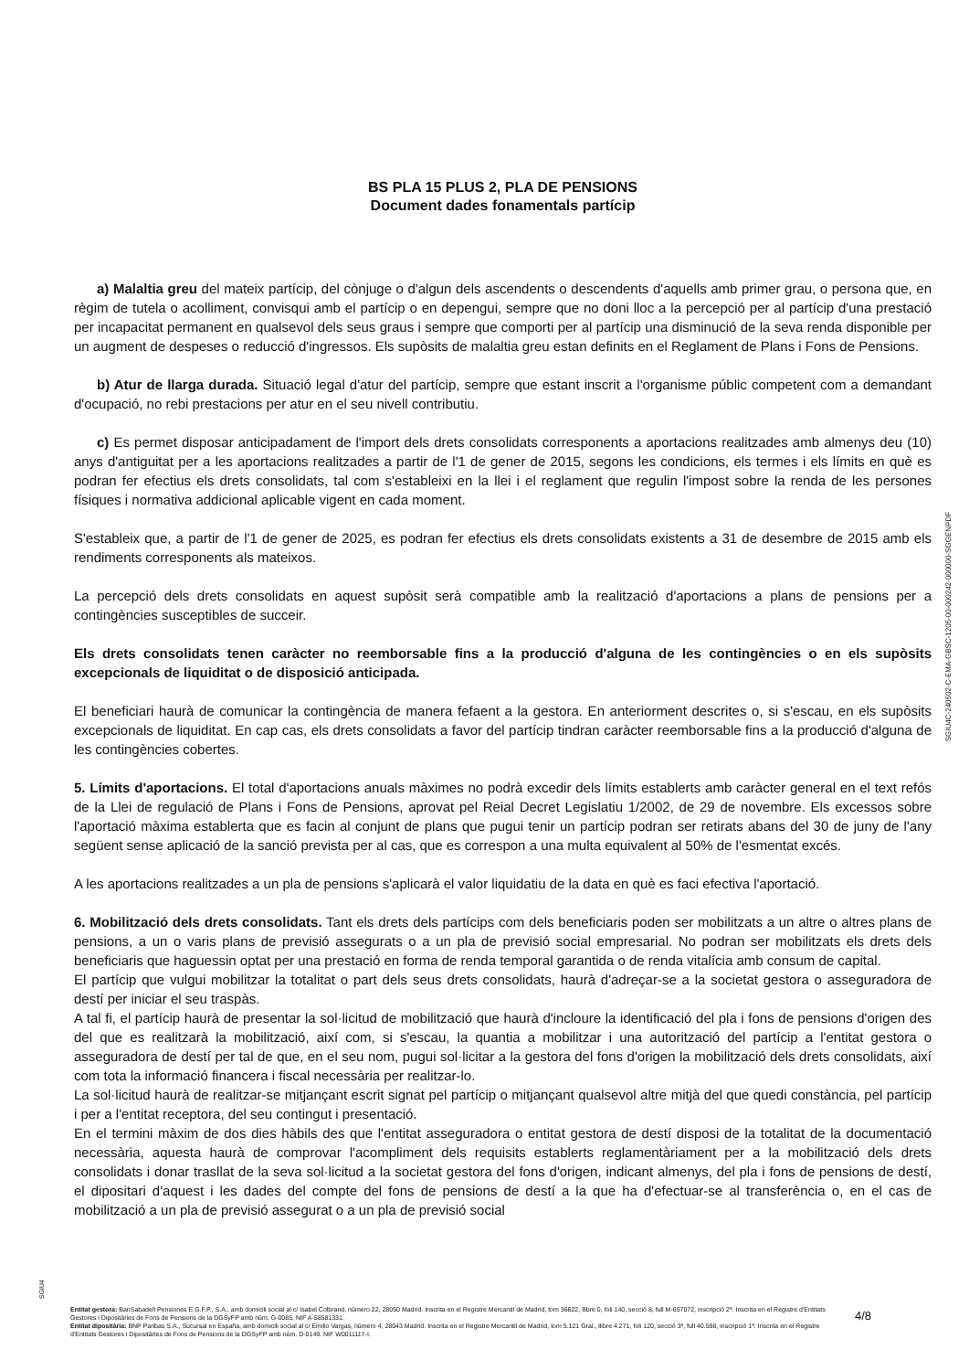BS PLA 15 PLUS 2, PLA DE PENSIONS
Document dades fonamentals partícip
a) Malaltia greu del mateix partícip, del cònjuge o d'algun dels ascendents o descendents d'aquells amb primer grau, o persona que, en règim de tutela o acolliment, convisqui amb el partícip o en depengui, sempre que no doni lloc a la percepció per al partícip d'una prestació per incapacitat permanent en qualsevol dels seus graus i sempre que comporti per al partícip una disminució de la seva renda disponible per un augment de despeses o reducció d'ingressos. Els supòsits de malaltia greu estan definits en el Reglament de Plans i Fons de Pensions.
b) Atur de llarga durada. Situació legal d'atur del partícip, sempre que estant inscrit a l'organisme públic competent com a demandant d'ocupació, no rebi prestacions per atur en el seu nivell contributiu.
c) Es permet disposar anticipadament de l'import dels drets consolidats corresponents a aportacions realitzades amb almenys deu (10) anys d'antiguitat per a les aportacions realitzades a partir de l'1 de gener de 2015, segons les condicions, els termes i els límits en què es podran fer efectius els drets consolidats, tal com s'estableixi en la llei i el reglament que regulin l'impost sobre la renda de les persones físiques i normativa addicional aplicable vigent en cada moment.
S'estableix que, a partir de l'1 de gener de 2025, es podran fer efectius els drets consolidats existents a 31 de desembre de 2015 amb els rendiments corresponents als mateixos.
La percepció dels drets consolidats en aquest supòsit serà compatible amb la realització d'aportacions a plans de pensions per a contingències susceptibles de succeir.
Els drets consolidats tenen caràcter no reemborsable fins a la producció d'alguna de les contingències o en els supòsits excepcionals de liquiditat o de disposició anticipada.
El beneficiari haurà de comunicar la contingència de manera fefaent a la gestora. En anteriorment descrites o, si s'escau, en els supòsits excepcionals de liquiditat. En cap cas, els drets consolidats a favor del partícip tindran caràcter reemborsable fins a la producció d'alguna de les contingències cobertes.
5. Límits d'aportacions. El total d'aportacions anuals màximes no podrà excedir dels límits establerts amb caràcter general en el text refós de la Llei de regulació de Plans i Fons de Pensions, aprovat pel Reial Decret Legislatiu 1/2002, de 29 de novembre. Els excessos sobre l'aportació màxima establerta que es facin al conjunt de plans que pugui tenir un partícip podran ser retirats abans del 30 de juny de l'any següent sense aplicació de la sanció prevista per al cas, que es correspon a una multa equivalent al 50% de l'esmentat excés.
A les aportacions realitzades a un pla de pensions s'aplicarà el valor liquidatiu de la data en què es faci efectiva l'aportació.
6. Mobilització dels drets consolidats. Tant els drets dels partícips com dels beneficiaris poden ser mobilitzats a un altre o altres plans de pensions, a un o varis plans de previsió assegurats o a un pla de previsió social empresarial. No podran ser mobilitzats els drets dels beneficiaris que haguessin optat per una prestació en forma de renda temporal garantida o de renda vitalícia amb consum de capital.
El partícip que vulgui mobilitzar la totalitat o part dels seus drets consolidats, haurà d'adreçar-se a la societat gestora o asseguradora de destí per iniciar el seu traspàs.
A tal fi, el partícip haurà de presentar la sol·licitud de mobilització que haurà d'incloure la identificació del pla i fons de pensions d'origen des del que es realitzarà la mobilització, així com, si s'escau, la quantia a mobilitzar i una autorització del partícip a l'entitat gestora o asseguradora de destí per tal de que, en el seu nom, pugui sol·licitar a la gestora del fons d'origen la mobilització dels drets consolidats, així com tota la informació financera i fiscal necessària per realitzar-lo.
La sol·licitud haurà de realitzar-se mitjançant escrit signat pel partícip o mitjançant qualsevol altre mitjà del que quedi constància, pel partícip i per a l'entitat receptora, del seu contingut i presentació.
En el termini màxim de dos dies hàbils des que l'entitat asseguradora o entitat gestora de destí disposi de la totalitat de la documentació necessària, aquesta haurà de comprovar l'acompliment dels requisits establerts reglamentàriament per a la mobilització dels drets consolidats i donar trasllat de la seva sol·licitud a la societat gestora del fons d'origen, indicant almenys, del pla i fons de pensions de destí, el dipositari d'aquest i les dades del compte del fons de pensions de destí a la que ha d'efectuar-se al transferència o, en el cas de mobilització a un pla de previsió assegurat o a un pla de previsió social
SGIU4C-240502-C-EMA-GBSC-1205-00-000242-000000-SGGENPDF
SGIU4
Entitat gestora: BanSabadell Pensiones E.G.F.P., S.A., amb domicili social al c/ Isabel Colbrand, número 22, 28050 Madrid. Inscrita en el Registre Mercantil de Madrid, tom 36622, llibre 0, foli 140, secció 8, full M-657072, inscripció 2ª. Inscrita en el Registre d'Entitats Gestores i Dipositàries de Fons de Pensions de la DGSyFP amb núm. G-0085. NIF A-58581331.
Entitat dipositària: BNP Paribas S.A., Sucursal en España, amb domicili social al c/ Emilio Vargas, número 4, 28043 Madrid. Inscrita en el Registre Mercantil de Madrid, tom 5.121 Gral., llibre 4.271, foli 120, secció 3ª, full 40.598, inscripció 1ª. Inscrita en el Registre d'Entitats Gestores i Dipositàries de Fons de Pensions de la DGSyFP amb núm. D-0149. NIF W0011117-I.
4/8